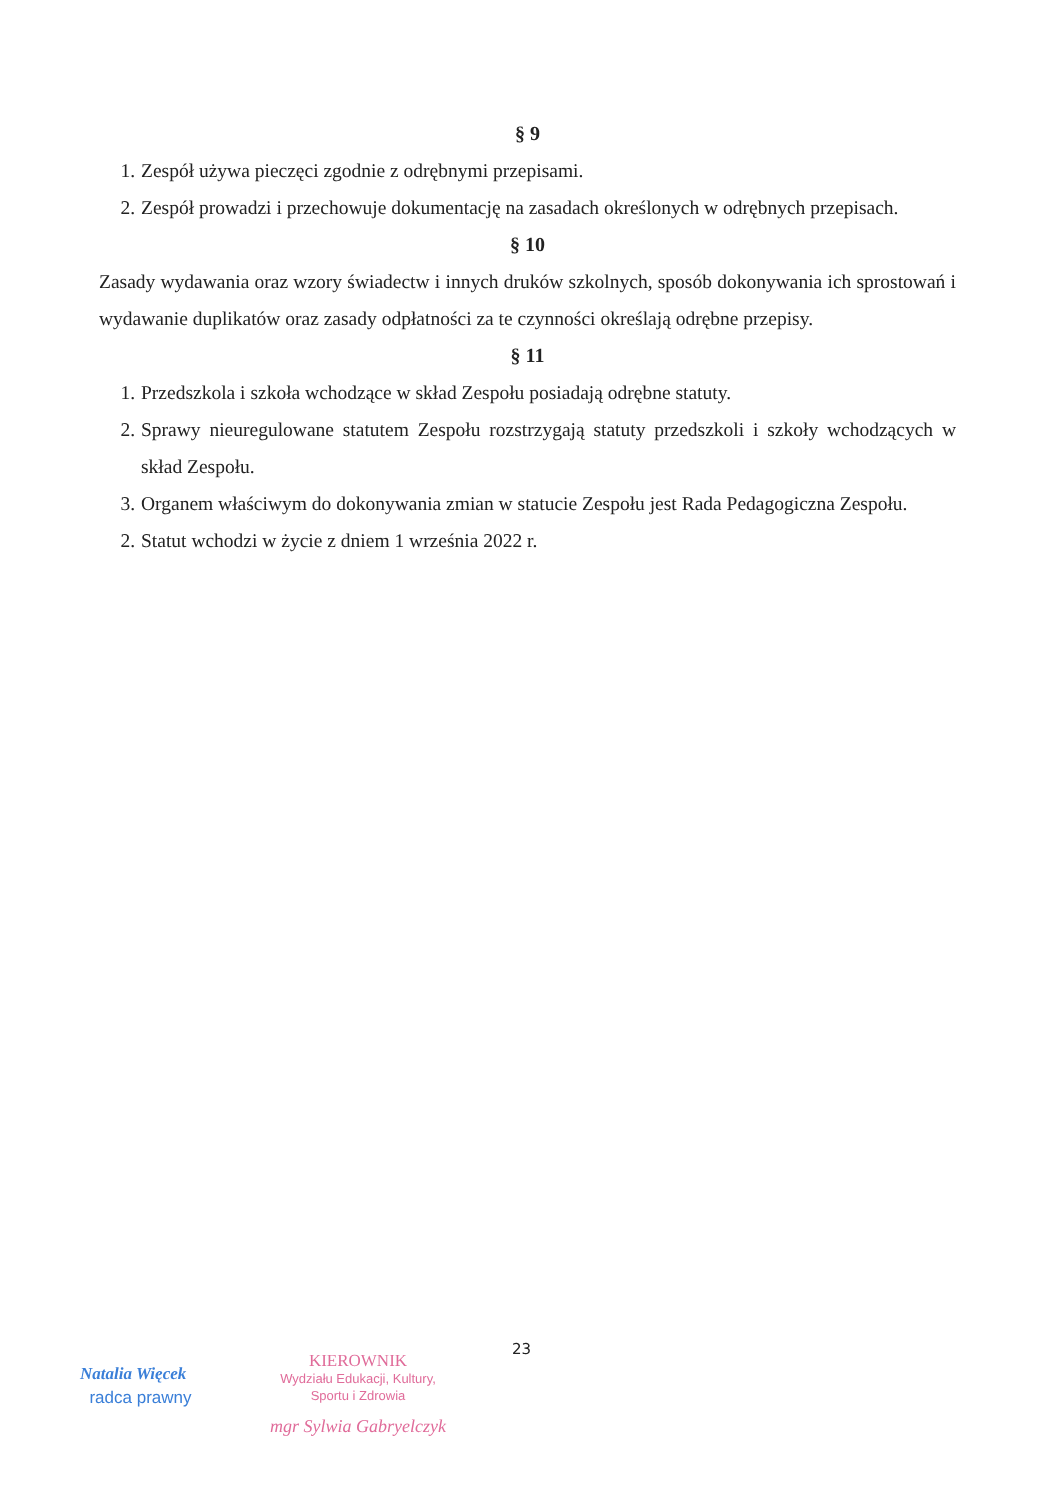§ 9
1. Zespół używa pieczęci zgodnie z odrębnymi przepisami.
2. Zespół prowadzi i przechowuje dokumentację na zasadach określonych w odrębnych przepisach.
§ 10
Zasady wydawania oraz wzory świadectw i innych druków szkolnych, sposób dokonywania ich sprostowań i wydawanie duplikatów oraz zasady odpłatności za te czynności określają odrębne przepisy.
§ 11
1. Przedszkola i szkoła wchodzące w skład Zespołu posiadają odrębne statuty.
2. Sprawy nieuregulowane statutem Zespołu rozstrzygają statuty przedszkoli i szkoły wchodzących w skład Zespołu.
3. Organem właściwym do dokonywania zmian w statucie Zespołu jest Rada Pedagogiczna Zespołu.
2. Statut wchodzi w życie z dniem 1 września 2022 r.
23
Natalia Więcek
radca prawny
KIEROWNIK
Wydziału Edukacji, Kultury,
Sportu i Zdrowia
mgr Sylwia Gabryelczyk